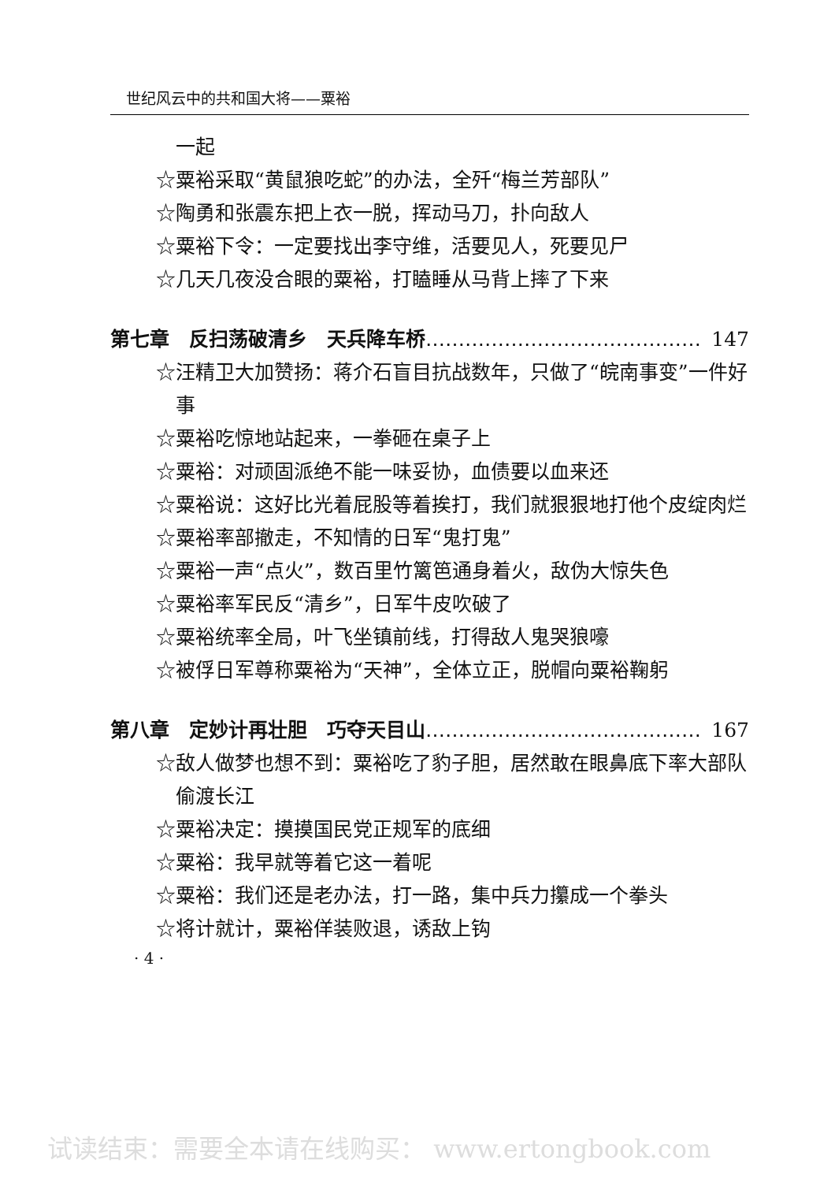世纪风云中的共和国大将——粟裕
一起
☆粟裕采取“黄鼠狼吃蛇”的办法，全歼“梅兰芳部队”
☆陶勇和张震东把上衣一脱，挥动马刀，扑向敌人
☆粟裕下令：一定要找出李守维，活要见人，死要见尸
☆几天几夜没合眼的粟裕，打瞌睡从马背上摔了下来
第七章　反扫荡破清乡　天兵降车桥 …………………………………… 147
☆汪精卫大加赞扬：蒋介石盲目抗战数年，只做了“皖南事变”一件好事
☆粟裕吃惊地站起来，一拳砸在桌子上
☆粟裕：对顽固派绝不能一味妥协，血债要以血来还
☆粟裕说：这好比光着屁股等着挨打，我们就狠狠地打他个皮绽肉烂
☆粟裕率部撤走，不知情的日军“鬼打鬼”
☆粟裕一声“点火”，数百里竹篱笆通身着火，敌伪大惊失色
☆粟裕率军民反“清乡”，日军牛皮吹破了
☆粟裕统率全局，叶飞坐镇前线，打得敌人鬼哭狼嚎
☆被俘日军尊称粟裕为“天神”，全体立正，脱帽向粟裕鞠躬
第八章　定妙计再壮胆　巧夺天目山 …………………………………… 167
☆敌人做梦也想不到：粟裕吃了豹子胆，居然敢在眼鼻底下率大部队偷渡长江
☆粟裕决定：摸摸国民党正规军的底细
☆粟裕：我早就等着它这一着呢
☆粟裕：我们还是老办法，打一路，集中兵力攥成一个拳头
☆将计就计，粟裕佯装败退，诱敌上钩
· 4 ·
试读结束：需要全本请在线购买： www.ertongbook.com